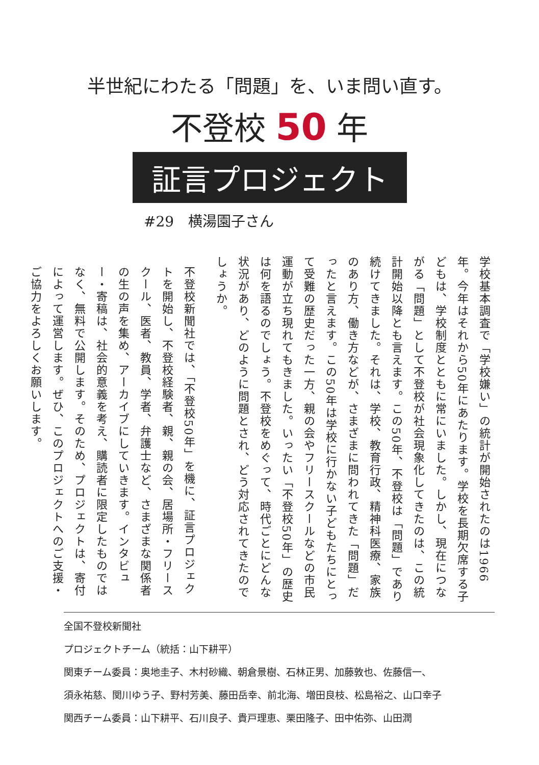半世紀にわたる「問題」を、いま問い直す。
不登校 50 年
証言プロジェクト
#29　横湯園子さん
学校基本調査で「学校嫌い」の統計が開始されたのは1966年。今年はそれから50年にあたります。学校を長期欠席する子どもは、学校制度とともに常にいました。しかし、現在につながる「問題」として不登校が社会現象化してきたのは、この統計開始以降とも言えます。この50年、不登校は「問題」であり続けてきました。それは、学校、教育行政、精神科医療、家族のあり方、働き方などが、さまざまに問われてきた「問題」だったと言えます。この50年は学校に行かない子どもたちにとって受難の歴史だった一方、親の会やフリースクールなどの市民運動が立ち現れてもきました。いったい「不登校50年」の歴史は何を語るのでしょう。不登校をめぐって、時代ごとにどんな状況があり、どのように問題とされ、どう対応されてきたのでしょうか。
不登校新聞社では、「不登校50年」を機に、証言プロジェクトを開始し、不登校経験者、親、親の会、居場所・フリースクール、医者、教員、学者、弁護士など、さまざまな関係者の生の声を集め、アーカイブにしていきます。インタビュー・寄稿は、社会的意義を考え、購読者に限定したものではなく、無料で公開します。そのため、プロジェクトは、寄付によって運営します。ぜひ、このプロジェクトへのご支援・ご協力をよろしくお願いします。
全国不登校新聞社
プロジェクトチーム（統括：山下耕平）
関東チーム委員：奥地圭子、木村砂織、朝倉景樹、石林正男、加藤敦也、佐藤信一、
須永祐慈、関川ゆう子、野村芳美、藤田岳幸、前北海、増田良枝、松島裕之、山口幸子
関西チーム委員：山下耕平、石川良子、貴戸理恵、栗田隆子、田中佑弥、山田潤